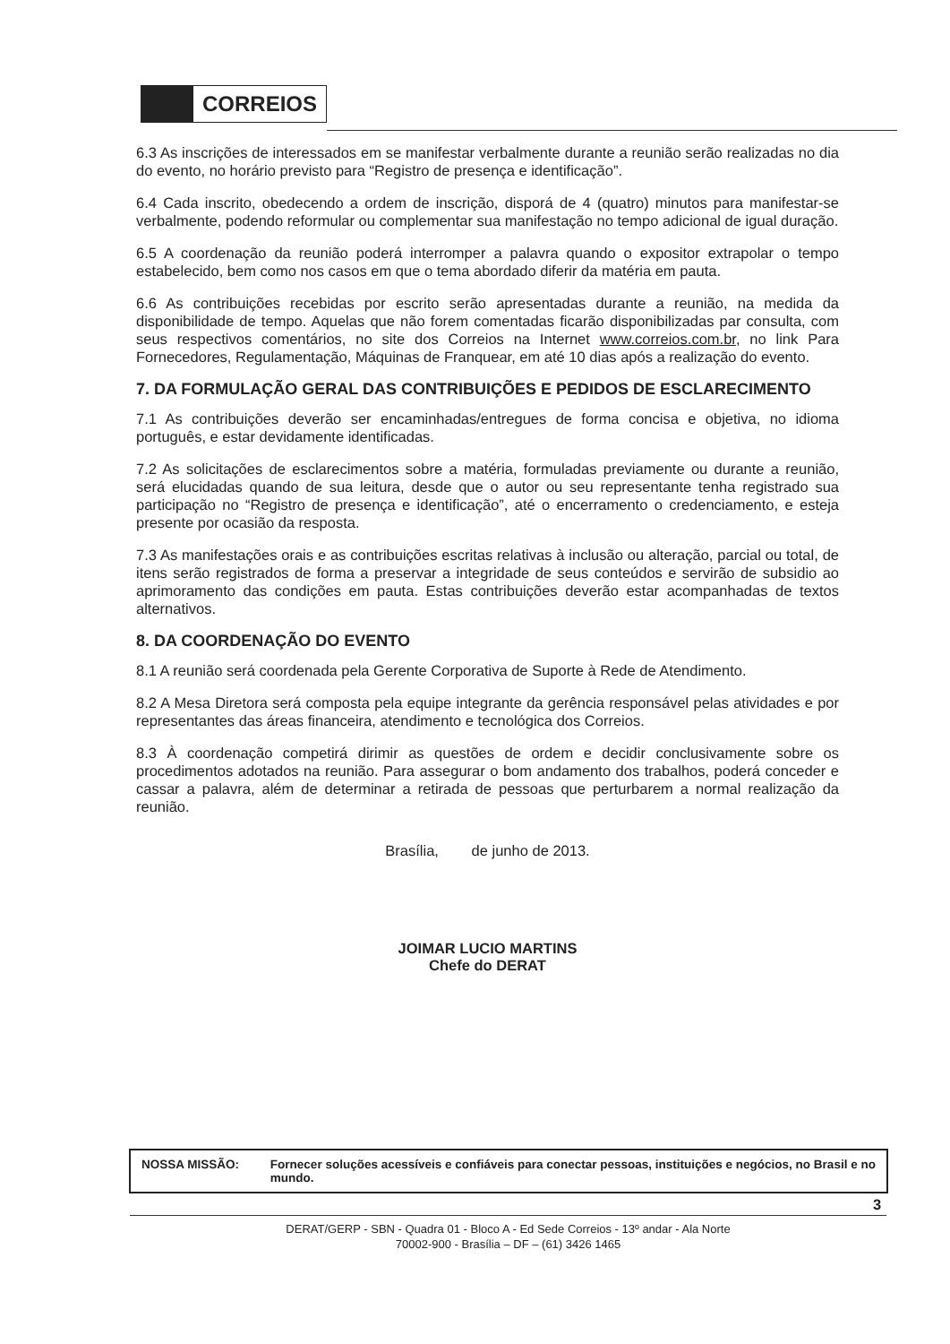CORREIOS
6.3 As inscrições de interessados em se manifestar verbalmente durante a reunião serão realizadas no dia do evento, no horário previsto para “Registro de presença e identificação”.
6.4 Cada inscrito, obedecendo a ordem de inscrição, disporá de 4 (quatro) minutos para manifestar-se verbalmente, podendo reformular ou complementar sua manifestação no tempo adicional de igual duração.
6.5 A coordenação da reunião poderá interromper a palavra quando o expositor extrapolar o tempo estabelecido, bem como nos casos em que o tema abordado diferir da matéria em pauta.
6.6 As contribuições recebidas por escrito serão apresentadas durante a reunião, na medida da disponibilidade de tempo. Aquelas que não forem comentadas ficarão disponibilizadas par consulta, com seus respectivos comentários, no site dos Correios na Internet www.correios.com.br, no link Para Fornecedores, Regulamentação, Máquinas de Franquear, em até 10 dias após a realização do evento.
7. DA FORMULAÇÃO GERAL DAS CONTRIBUIÇÕES E PEDIDOS DE ESCLARECIMENTO
7.1 As contribuições deverão ser encaminhadas/entregues de forma concisa e objetiva, no idioma português, e estar devidamente identificadas.
7.2 As solicitações de esclarecimentos sobre a matéria, formuladas previamente ou durante a reunião, será elucidadas quando de sua leitura, desde que o autor ou seu representante tenha registrado sua participação no “Registro de presença e identificação”, até o encerramento o credenciamento, e esteja presente por ocasião da resposta.
7.3 As manifestações orais e as contribuições escritas relativas à inclusão ou alteração, parcial ou total, de itens serão registrados de forma a preservar a integridade de seus conteúdos e servirão de subsidio ao aprimoramento das condições em pauta. Estas contribuições deverão estar acompanhadas de textos alternativos.
8. DA COORDENAÇÃO DO EVENTO
8.1 A reunião será coordenada pela Gerente Corporativa de Suporte à Rede de Atendimento.
8.2 A Mesa Diretora será composta pela equipe integrante da gerência responsável pelas atividades e por representantes das áreas financeira, atendimento e tecnológica dos Correios.
8.3 À coordenação competirá dirimir as questões de ordem e decidir conclusivamente sobre os procedimentos adotados na reunião. Para assegurar o bom andamento dos trabalhos, poderá conceder e cassar a palavra, além de determinar a retirada de pessoas que perturbarem a normal realização da reunião.
Brasília, de junho de 2013.
JOIMAR LUCIO MARTINS
Chefe do DERAT
NOSSA MISSÃO: Fornecer soluções acessíveis e confiáveis para conectar pessoas, instituições e negócios, no Brasil e no mundo.
3
DERAT/GERP - SBN - Quadra 01 - Bloco A - Ed Sede Correios - 13º andar - Ala Norte
70002-900 - Brasília – DF – (61) 3426 1465